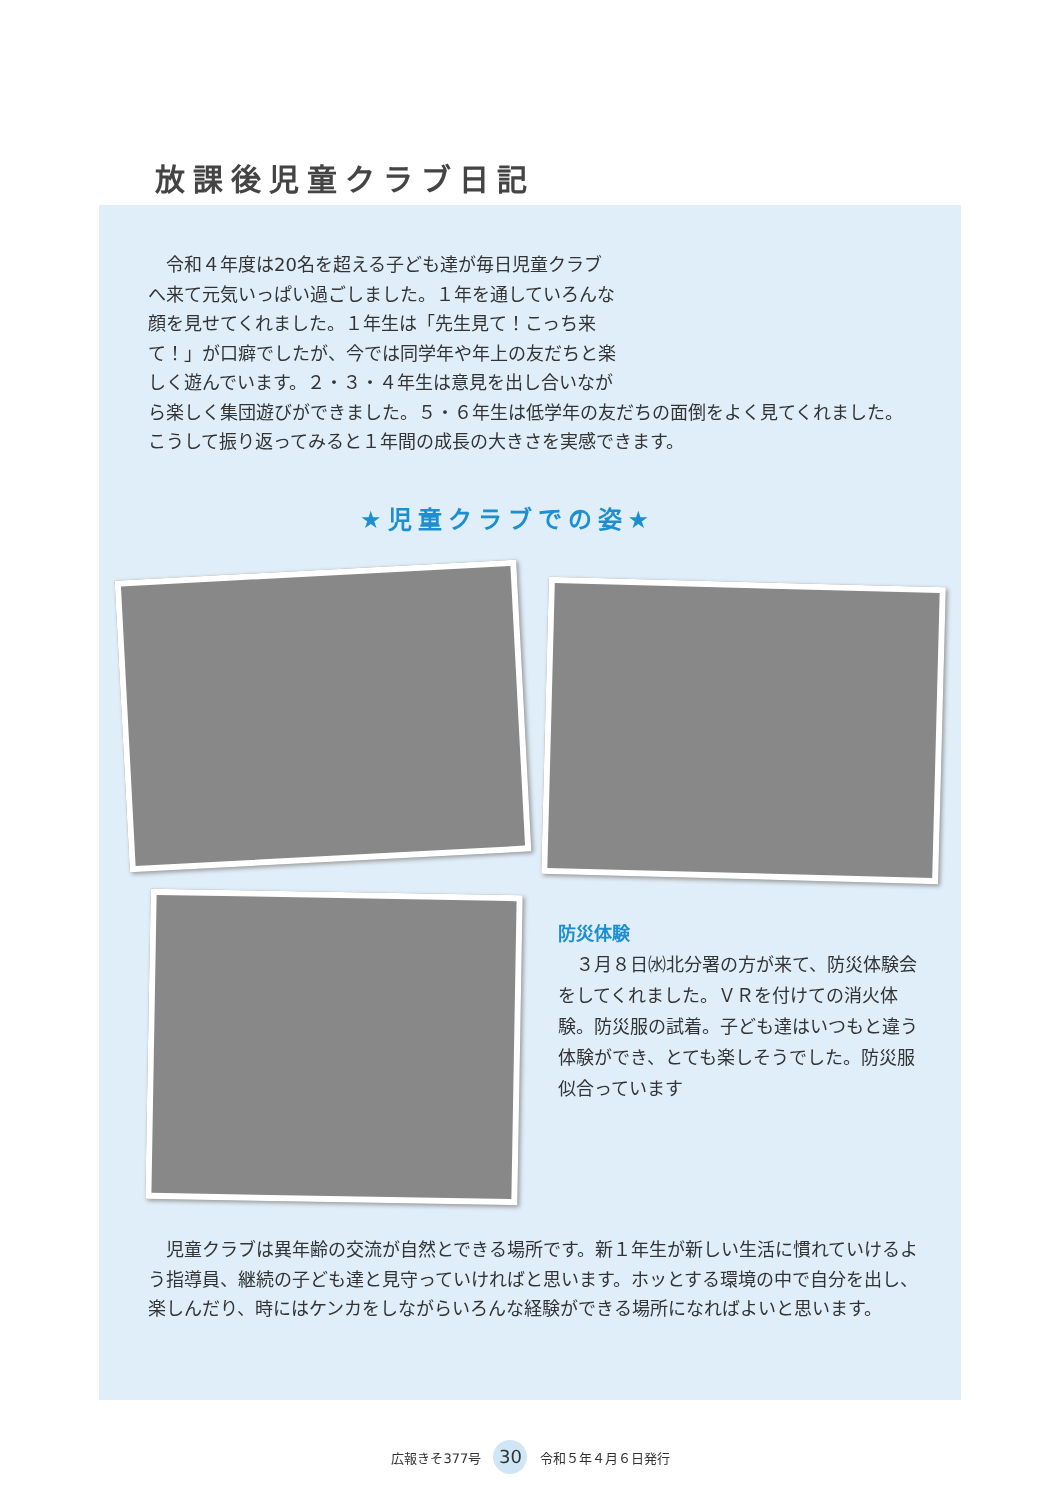放課後児童クラブ日記
　令和４年度は20名を超える子ども達が毎日児童クラブへ来て元気いっぱい過ごしました。１年を通していろんな顔を見せてくれました。１年生は「先生見て！こっち来て！」が口癖でしたが、今では同学年や年上の友だちと楽しく遊んでいます。２・３・４年生は意見を出し合いながら楽しく集団遊びができました。５・６年生は低学年の友だちの面倒をよく見てくれました。こうして振り返ってみると１年間の成長の大きさを実感できます。
★児童クラブでの姿★
防災体験
　３月８日㈬北分署の方が来て、防災体験会をしてくれました。ＶＲを付けての消火体験。防災服の試着。子ども達はいつもと違う体験ができ、とても楽しそうでした。防災服似合っています
　児童クラブは異年齢の交流が自然とできる場所です。新１年生が新しい生活に慣れていけるよう指導員、継続の子ども達と見守っていければと思います。ホッとする環境の中で自分を出し、楽しんだり、時にはケンカをしながらいろんな経験ができる場所になればよいと思います。
広報きそ377号 30 令和５年４月６日発行